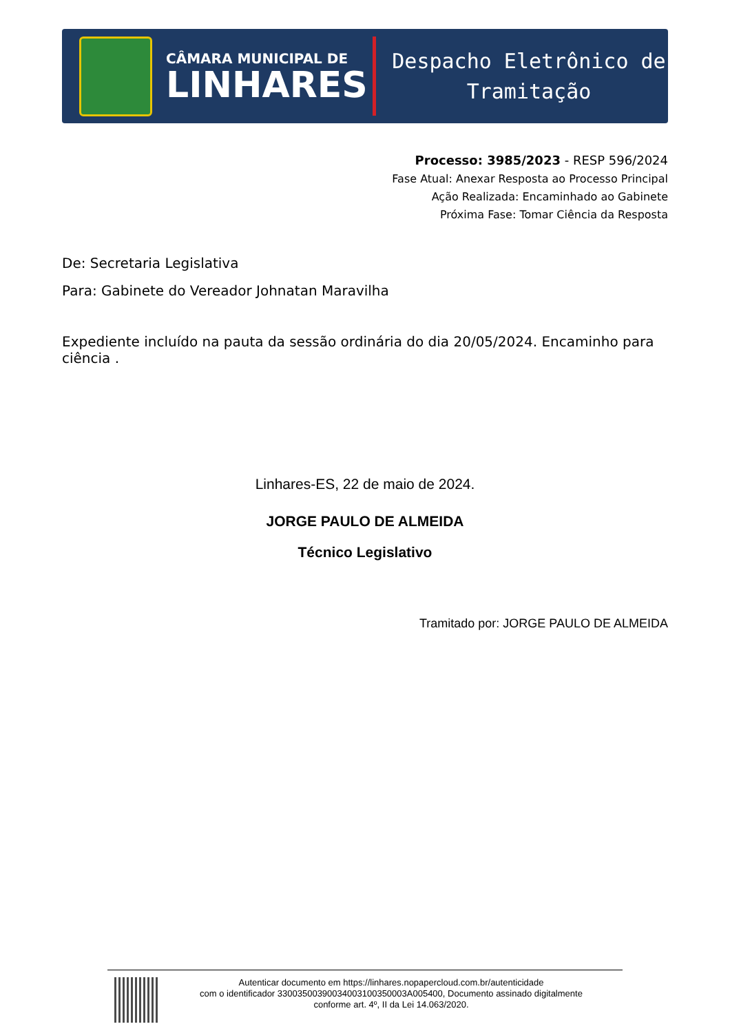CÂMARA MUNICIPAL DE
LINHARES
Despacho Eletrônico de
Tramitação
Processo: 3985/2023 - RESP 596/2024
Fase Atual: Anexar Resposta ao Processo Principal
Ação Realizada: Encaminhado ao Gabinete
Próxima Fase: Tomar Ciência da Resposta
De: Secretaria Legislativa
Para: Gabinete do Vereador Johnatan Maravilha
Expediente incluído na pauta da sessão ordinária do dia 20/05/2024. Encaminho para ciência .
Linhares-ES, 22 de maio de 2024.
JORGE PAULO DE ALMEIDA
Técnico Legislativo
Tramitado por: JORGE PAULO DE ALMEIDA
Autenticar documento em https://linhares.nopapercloud.com.br/autenticidade
com o identificador 33003500390034003100350003A005400, Documento assinado digitalmente
conforme art. 4º, II da Lei 14.063/2020.